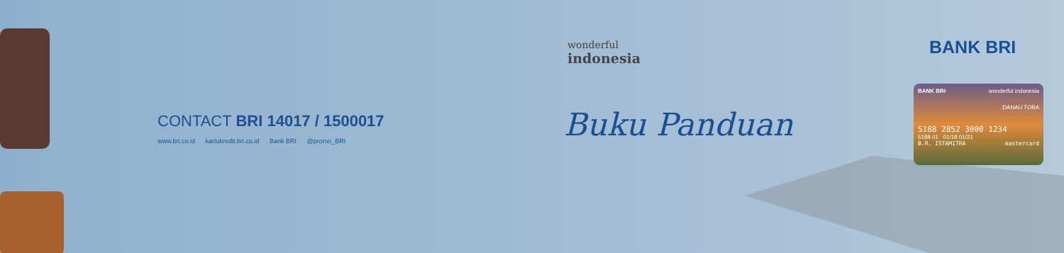CONTACT BRI 14017 / 1500017
www.bri.co.id kartukredit.bri.co.id Bank BRI @promo_BRI
wonderful
indonesia
Buku Panduan
BANK BRI
BANK BRI wonderful indonesia
DANAU TOBA
5188 2852 3000 1234
5188 01 01/18 01/21
B.R. ISTAMITRA mastercard